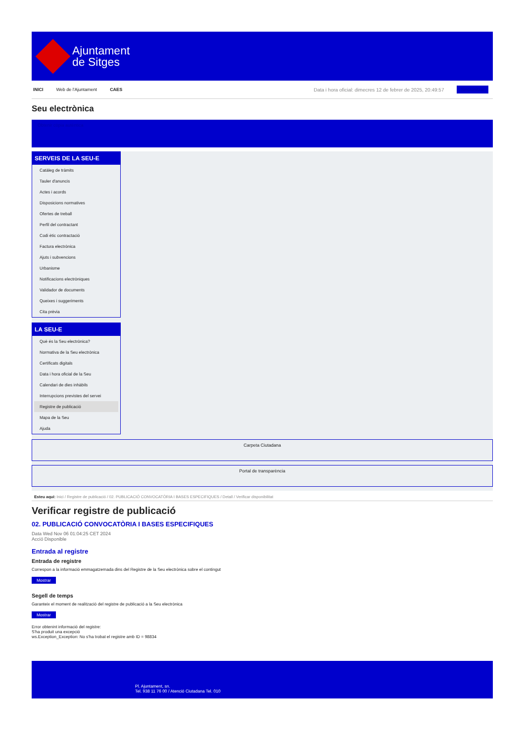Ajuntament
de Sitges
INICI Web de l'Ajuntament CAES Data i hora oficial: dimecres 12 de febrer de 2025, 20:49:57 Sincronitzar
Seu electrònica
Obtenir còpia autèntica
SERVEIS DE LA SEU-E
Catàleg de tràmits
Tauler d'anuncis
Actes i acords
Disposicions normatives
Ofertes de treball
Perfil del contractant
Codi ètic contractació
Factura electrònica
Ajuts i subvencions
Urbanisme
Notificacions electròniques
Validador de documents
Queixes i suggeriments
Cita prèvia
LA SEU-E
Què és la Seu electrònica?
Normativa de la Seu electrònica
Certificats digitals
Data i hora oficial de la Seu
Calendari de dies inhàbils
Interrupcions previstes del servei
Registre de publicació
Mapa de la Seu
Ajuda
Carpeta Ciutadana
Portal de transparència
Esteu aquí: Inici / Registre de publicació / 02. PUBLICACIÓ CONVOCATÒRIA I BASES ESPECIFIQUES / Detall / Verificar disponibilitat
Verificar registre de publicació
02. PUBLICACIÓ CONVOCATÒRIA I BASES ESPECIFIQUES
Data Wed Nov 06 01:04:25 CET 2024
Acció Disponible
Entrada al registre
Entrada de registre
Correspon a la informació emmagatzemada dins del Registre de la Seu electrònica sobre el contingut
Mostrar
Segell de temps
Garanteix el moment de realització del registre de publicació a la Seu electrònica
Mostrar
Error obtenint informació del registre:
S'ha produit una excepció
ws.Exception_Exception: No s'ha trobat el registre amb ID = 98834
Pl. Ajuntament, sn.
Tel. 938 11 76 00 / Atenció Ciutadana Tel. 010